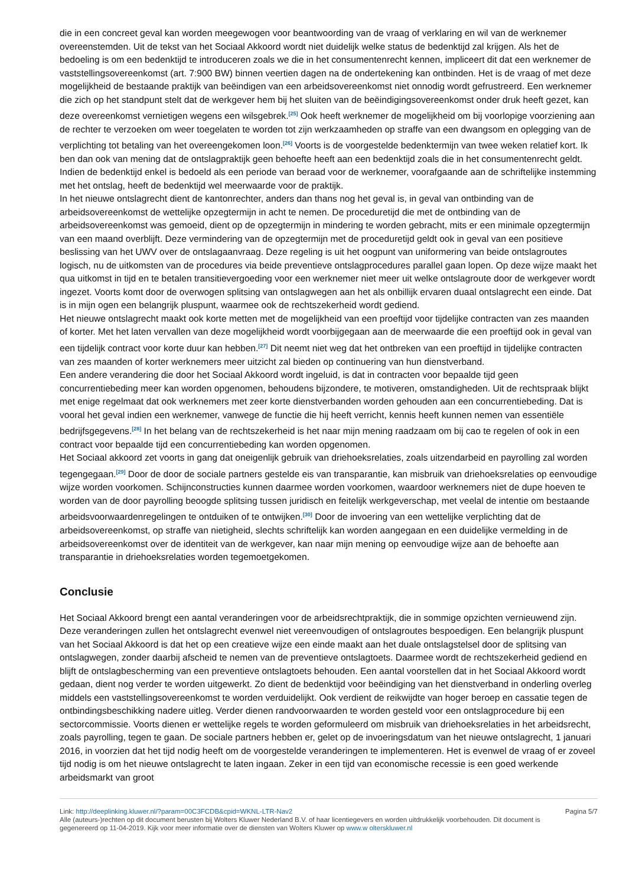die in een concreet geval kan worden meegewogen voor beantwoording van de vraag of verklaring en wil van de werknemer overeenstemden. Uit de tekst van het Sociaal Akkoord wordt niet duidelijk welke status de bedenktijd zal krijgen. Als het de bedoeling is om een bedenktijd te introduceren zoals we die in het consumentenrecht kennen, impliceert dit dat een werknemer de vaststellingsovereenkomst (art. 7:900 BW) binnen veertien dagen na de ondertekening kan ontbinden. Het is de vraag of met deze mogelijkheid de bestaande praktijk van beëindigen van een arbeidsovereenkomst niet onnodig wordt gefrustreerd. Een werknemer die zich op het standpunt stelt dat de werkgever hem bij het sluiten van de beëindigingsovereenkomst onder druk heeft gezet, kan deze overeenkomst vernietigen wegens een wilsgebrek.<sup>[25]</sup> Ook heeft werknemer de mogelijkheid om bij voorlopige voorziening aan de rechter te verzoeken om weer toegelaten te worden tot zijn werkzaamheden op straffe van een dwangsom en oplegging van de verplichting tot betaling van het overeengekomen loon.<sup>[26]</sup> Voorts is de voorgestelde bedenktermijn van twee weken relatief kort. Ik ben dan ook van mening dat de ontslagpraktijk geen behoefte heeft aan een bedenktijd zoals die in het consumentenrecht geldt. Indien de bedenktijd enkel is bedoeld als een periode van beraad voor de werknemer, voorafgaande aan de schriftelijke instemming met het ontslag, heeft de bedenktijd wel meerwaarde voor de praktijk.
In het nieuwe ontslagrecht dient de kantonrechter, anders dan thans nog het geval is, in geval van ontbinding van de arbeidsovereenkomst de wettelijke opzegtermijn in acht te nemen. De proceduretijd die met de ontbinding van de arbeidsovereenkomst was gemoeid, dient op de opzegtermijn in mindering te worden gebracht, mits er een minimale opzegtermijn van een maand overblijft. Deze vermindering van de opzegtermijn met de proceduretijd geldt ook in geval van een positieve beslissing van het UWV over de ontslagaanvraag. Deze regeling is uit het oogpunt van uniformering van beide ontslagroutes logisch, nu de uitkomsten van de procedures via beide preventieve ontslagprocedures parallel gaan lopen. Op deze wijze maakt het qua uitkomst in tijd en te betalen transitievergoeding voor een werknemer niet meer uit welke ontslagroute door de werkgever wordt ingezet. Voorts komt door de overwogen splitsing van ontslagwegen aan het als onbillijk ervaren duaal ontslagrecht een einde. Dat is in mijn ogen een belangrijk pluspunt, waarmee ook de rechtszekerheid wordt gediend.
Het nieuwe ontslagrecht maakt ook korte metten met de mogelijkheid van een proeftijd voor tijdelijke contracten van zes maanden of korter. Met het laten vervallen van deze mogelijkheid wordt voorbijgegaan aan de meerwaarde die een proeftijd ook in geval van een tijdelijk contract voor korte duur kan hebben.<sup>[27]</sup> Dit neemt niet weg dat het ontbreken van een proeftijd in tijdelijke contracten van zes maanden of korter werknemers meer uitzicht zal bieden op continuering van hun dienstverband.
Een andere verandering die door het Sociaal Akkoord wordt ingeluid, is dat in contracten voor bepaalde tijd geen concurrentiebeding meer kan worden opgenomen, behoudens bijzondere, te motiveren, omstandigheden. Uit de rechtspraak blijkt met enige regelmaat dat ook werknemers met zeer korte dienstverbanden worden gehouden aan een concurrentiebeding. Dat is vooral het geval indien een werknemer, vanwege de functie die hij heeft verricht, kennis heeft kunnen nemen van essentiële bedrijfsgegevens.<sup>[28]</sup> In het belang van de rechtszekerheid is het naar mijn mening raadzaam om bij cao te regelen of ook in een contract voor bepaalde tijd een concurrentiebeding kan worden opgenomen.
Het Sociaal akkoord zet voorts in gang dat oneigenlijk gebruik van driehoeksrelaties, zoals uitzendarbeid en payrolling zal worden tegengegaan.<sup>[29]</sup> Door de door de sociale partners gestelde eis van transparantie, kan misbruik van driehoeksrelaties op eenvoudige wijze worden voorkomen. Schijnconstructies kunnen daarmee worden voorkomen, waardoor werknemers niet de dupe hoeven te worden van de door payrolling beoogde splitsing tussen juridisch en feitelijk werkgeverschap, met veelal de intentie om bestaande arbeidsvoorwaardenregelingen te ontduiken of te ontwijken.<sup>[30]</sup> Door de invoering van een wettelijke verplichting dat de arbeidsovereenkomst, op straffe van nietigheid, slechts schriftelijk kan worden aangegaan en een duidelijke vermelding in de arbeidsovereenkomst over de identiteit van de werkgever, kan naar mijn mening op eenvoudige wijze aan de behoefte aan transparantie in driehoeksrelaties worden tegemoetgekomen.
Conclusie
Het Sociaal Akkoord brengt een aantal veranderingen voor de arbeidsrechtpraktijk, die in sommige opzichten vernieuwend zijn. Deze veranderingen zullen het ontslagrecht evenwel niet vereenvoudigen of ontslagroutes bespoedigen. Een belangrijk pluspunt van het Sociaal Akkoord is dat het op een creatieve wijze een einde maakt aan het duale ontslagstelsel door de splitsing van ontslagwegen, zonder daarbij afscheid te nemen van de preventieve ontslagtoets. Daarmee wordt de rechtszekerheid gediend en blijft de ontslagbescherming van een preventieve ontslagtoets behouden. Een aantal voorstellen dat in het Sociaal Akkoord wordt gedaan, dient nog verder te worden uitgewerkt. Zo dient de bedenktijd voor beëindiging van het dienstverband in onderling overleg middels een vaststellingsovereenkomst te worden verduidelijkt. Ook verdient de reikwijdte van hoger beroep en cassatie tegen de ontbindingsbeschikking nadere uitleg. Verder dienen randvoorwaarden te worden gesteld voor een ontslagprocedure bij een sectorcommissie. Voorts dienen er wettelijke regels te worden geformuleerd om misbruik van driehoeksrelaties in het arbeidsrecht, zoals payrolling, tegen te gaan. De sociale partners hebben er, gelet op de invoeringsdatum van het nieuwe ontslagrecht, 1 januari 2016, in voorzien dat het tijd nodig heeft om de voorgestelde veranderingen te implementeren. Het is evenwel de vraag of er zoveel tijd nodig is om het nieuwe ontslagrecht te laten ingaan. Zeker in een tijd van economische recessie is een goed werkende arbeidsmarkt van groot
Link: http://deeplinking.kluwer.nl/?param=00C3FCDB&cpid=WKNL-LTR-Nav2
Alle (auteurs-)rechten op dit document berusten bij Wolters Kluwer Nederland B.V. of haar licentiegevers en worden uitdrukkelijk voorbehouden. Dit document is gegenereerd op 11-04-2019. Kijk voor meer informatie over de diensten van Wolters Kluwer op www.w olterskluwer.nl
Pagina 5/7